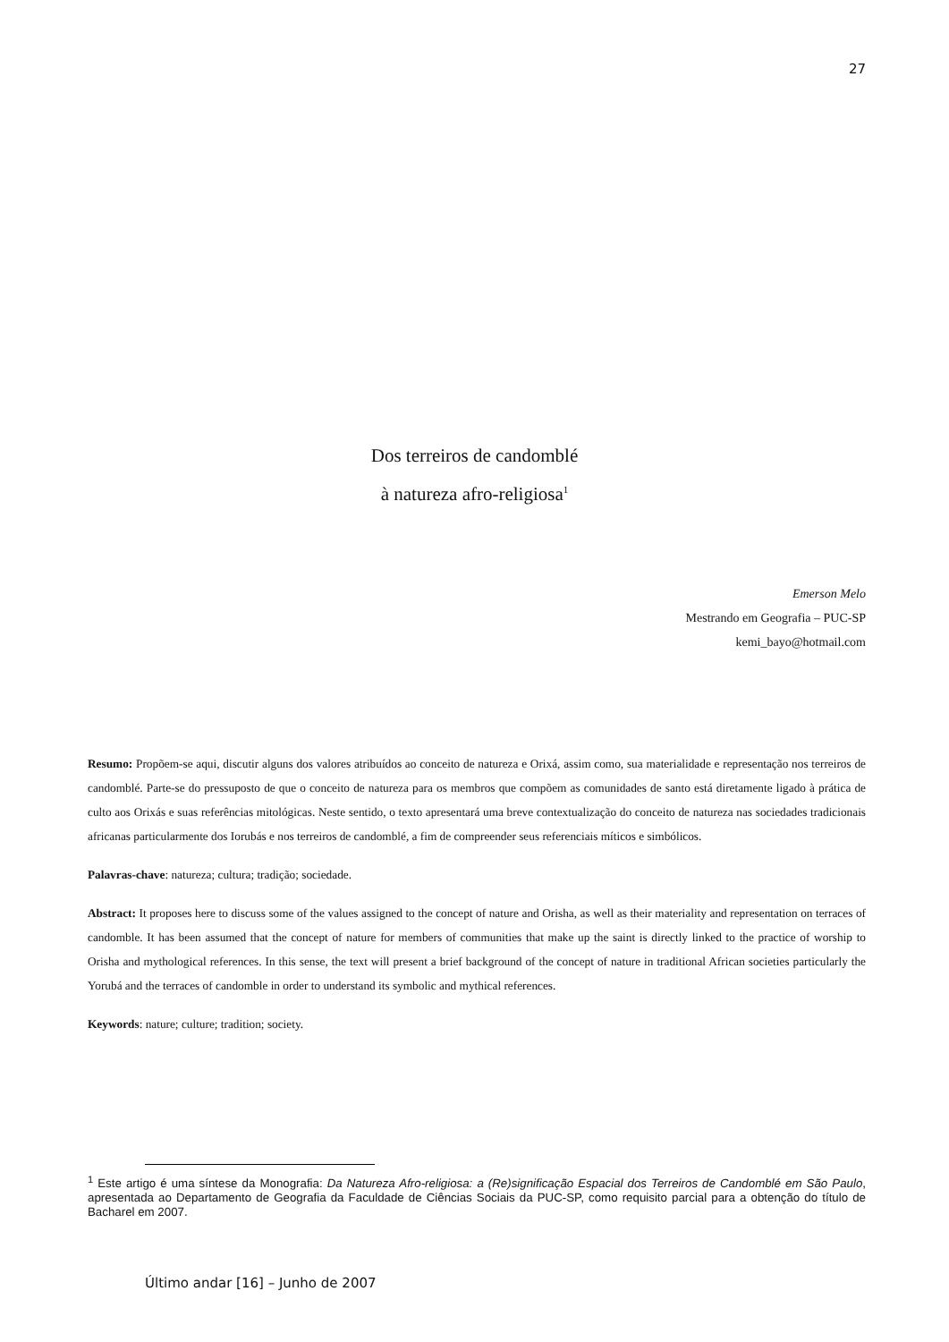27
Dos terreiros de candomblé
à natureza afro-religiosa<sup>1</sup>
Emerson Melo
Mestrando em Geografia – PUC-SP
kemi_bayo@hotmail.com
Resumo: Propõem-se aqui, discutir alguns dos valores atribuídos ao conceito de natureza e Orixá, assim como, sua materialidade e representação nos terreiros de candomblé. Parte-se do pressuposto de que o conceito de natureza para os membros que compõem as comunidades de santo está diretamente ligado à prática de culto aos Orixás e suas referências mitológicas. Neste sentido, o texto apresentará uma breve contextualização do conceito de natureza nas sociedades tradicionais africanas particularmente dos Iorubás e nos terreiros de candomblé, a fim de compreender seus referenciais míticos e simbólicos.
Palavras-chave: natureza; cultura; tradição; sociedade.
Abstract: It proposes here to discuss some of the values assigned to the concept of nature and Orisha, as well as their materiality and representation on terraces of candomble. It has been assumed that the concept of nature for members of communities that make up the saint is directly linked to the practice of worship to Orisha and mythological references. In this sense, the text will present a brief background of the concept of nature in traditional African societies particularly the Yorubá and the terraces of candomble in order to understand its symbolic and mythical references.
Keywords: nature; culture; tradition; society.
<sup>1</sup> Este artigo é uma síntese da Monografia: Da Natureza Afro-religiosa: a (Re)significação Espacial dos Terreiros de Candomblé em São Paulo, apresentada ao Departamento de Geografia da Faculdade de Ciências Sociais da PUC-SP, como requisito parcial para a obtenção do título de Bacharel em 2007.
Último andar [16] – Junho de 2007